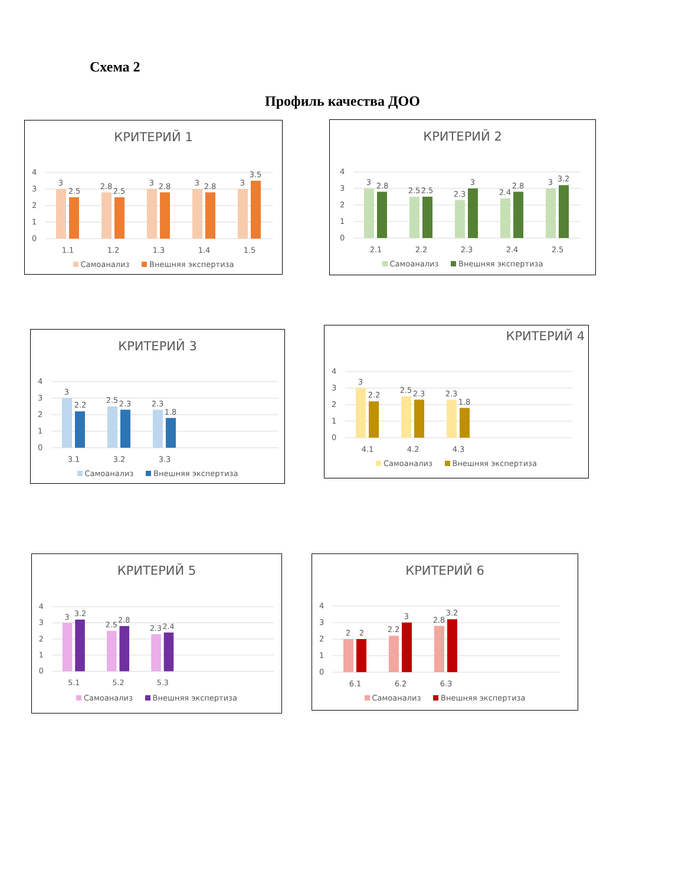Схема 2
Профиль качества ДОО
КРИТЕРИЙ 1
4
3
2
1
0
3
2.5
2.8
2.5
3
2.8
3
2.8
3
3.5
1.1
1.2
1.3
1.4
1.5
Самоанализ Внешняя экспертиза
КРИТЕРИЙ 2
4
3
2
1
0
3
2.8
2.5
2.5
2.3
3
2.4
2.8
3
3.2
2.1
2.2
2.3
2.4
2.5
Самоанализ Внешняя экспертиза
КРИТЕРИЙ 3
4
3
2
1
0
3
2.2
2.5
2.3
2.3
1.8
3.1
3.2
3.3
Самоанализ Внешняя экспертиза
КРИТЕРИЙ 4
4
3
2
1
0
3
2.2
2.5
2.3
2.3
1.8
4.1
4.2
4.3
Самоанализ Внешняя экспертиза
КРИТЕРИЙ 5
4
3
2
1
0
3
3.2
2.5
2.8
2.3
2.4
5.1
5.2
5.3
Самоанализ Внешняя экспертиза
КРИТЕРИЙ 6
4
3
2
1
0
2
2
2.2
3
2.8
3.2
6.1
6.2
6.3
Самоанализ Внешняя экспертиза